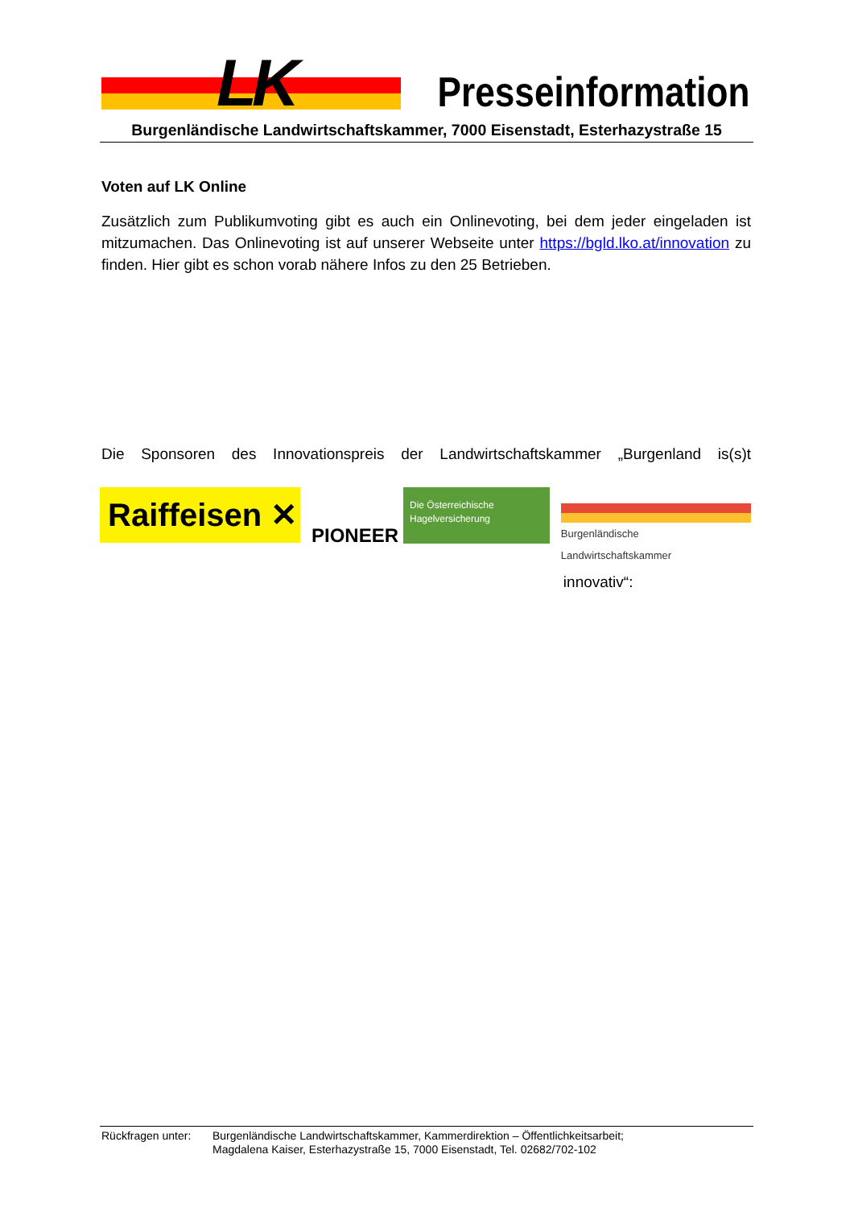LK Presseinformation
Burgenländische Landwirtschaftskammer, 7000 Eisenstadt, Esterhazystraße 15
Voten auf LK Online
Zusätzlich zum Publikumvoting gibt es auch ein Onlinevoting, bei dem jeder eingeladen ist mitzumachen. Das Onlinevoting ist auf unserer Webseite unter https://bgld.lko.at/innovation zu finden. Hier gibt es schon vorab nähere Infos zu den 25 Betrieben.
Die Sponsoren des Innovationspreis der Landwirtschaftskammer „Burgenland is(s)t
Raiffeisen ✕
PIONEER
Die Österreichische
Hagelversicherung
Burgenländische Landwirtschaftskammer
innovativ“:
Rückfragen unter:
Burgenländische Landwirtschaftskammer, Kammerdirektion – Öffentlichkeitsarbeit;
Magdalena Kaiser, Esterhazystraße 15, 7000 Eisenstadt, Tel. 02682/702-102